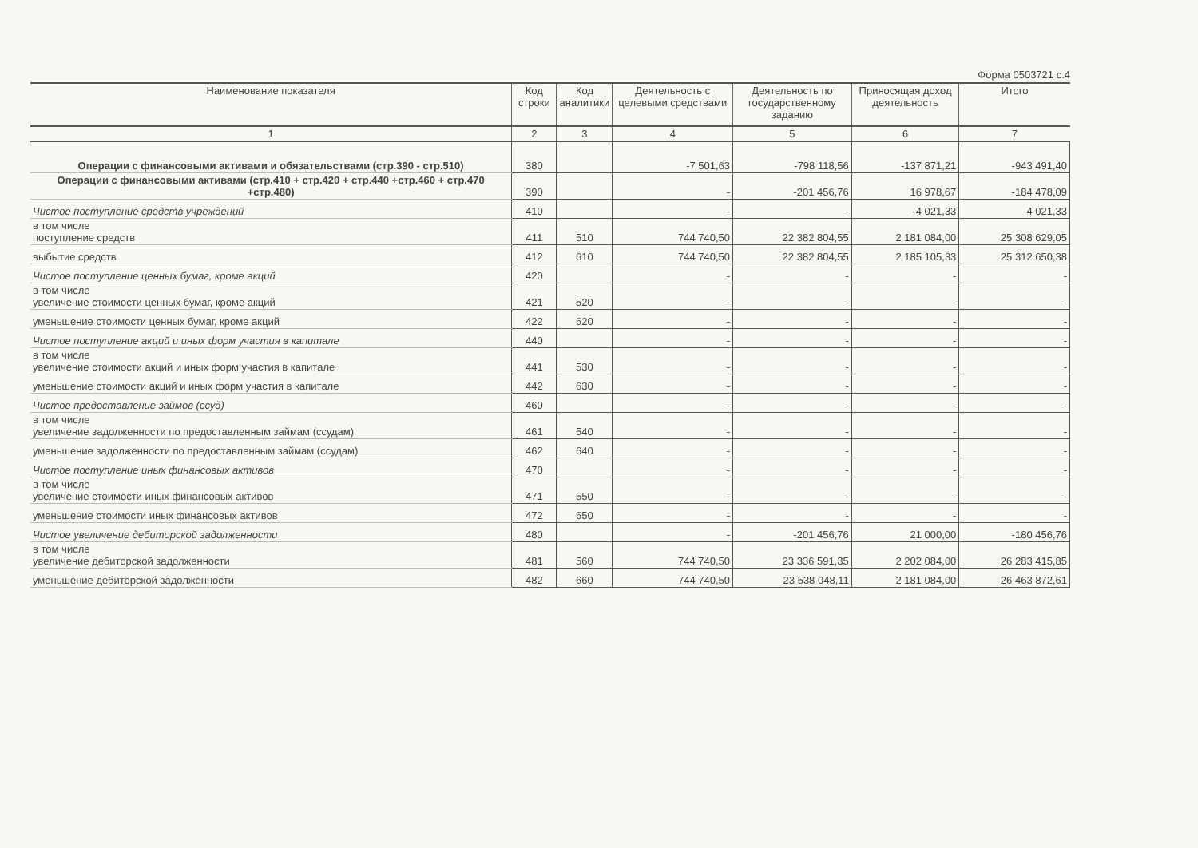Форма 0503721 с.4
| Наименование показателя | Код строки | Код аналитики | Деятельность с целевыми средствами | Деятельность по государственному заданию | Приносящая доход деятельность | Итого |
| --- | --- | --- | --- | --- | --- | --- |
| 1 | 2 | 3 | 4 | 5 | 6 | 7 |
| Операции с финансовыми активами и обязательствами (стр.390 - стр.510) | 380 | | -7 501,63 | -798 118,56 | -137 871,21 | -943 491,40 |
| Операции с финансовыми активами (стр.410 + стр.420 + стр.440 +стр.460 + стр.470 +стр.480) | 390 | | - | -201 456,76 | 16 978,67 | -184 478,09 |
| Чистое поступление средств учреждений | 410 | | - | - | -4 021,33 | -4 021,33 |
| в том числе поступление средств | 411 | 510 | 744 740,50 | 22 382 804,55 | 2 181 084,00 | 25 308 629,05 |
| выбытие средств | 412 | 610 | 744 740,50 | 22 382 804,55 | 2 185 105,33 | 25 312 650,38 |
| Чистое поступление ценных бумаг, кроме акций | 420 | | - | - | - | - |
| в том числе увеличение стоимости ценных бумаг, кроме акций | 421 | 520 | - | - | - | - |
| уменьшение стоимости ценных бумаг, кроме акций | 422 | 620 | - | - | - | - |
| Чистое поступление акций и иных форм участия в капитале | 440 | | - | - | - | - |
| в том числе увеличение стоимости акций и иных форм участия в капитале | 441 | 530 | - | - | - | - |
| уменьшение стоимости акций и иных форм участия в капитале | 442 | 630 | - | - | - | - |
| Чистое предоставление займов (ссуд) | 460 | | - | - | - | - |
| в том числе увеличение задолженности по предоставленным займам (ссудам) | 461 | 540 | - | - | - | - |
| уменьшение задолженности по предоставленным займам (ссудам) | 462 | 640 | - | - | - | - |
| Чистое поступление иных финансовых активов | 470 | | - | - | - | - |
| в том числе увеличение стоимости иных финансовых активов | 471 | 550 | - | - | - | - |
| уменьшение стоимости иных финансовых активов | 472 | 650 | - | - | - | - |
| Чистое увеличение дебиторской задолженности | 480 | | - | -201 456,76 | 21 000,00 | -180 456,76 |
| в том числе увеличение дебиторской задолженности | 481 | 560 | 744 740,50 | 23 336 591,35 | 2 202 084,00 | 26 283 415,85 |
| уменьшение дебиторской задолженности | 482 | 660 | 744 740,50 | 23 538 048,11 | 2 181 084,00 | 26 463 872,61 |